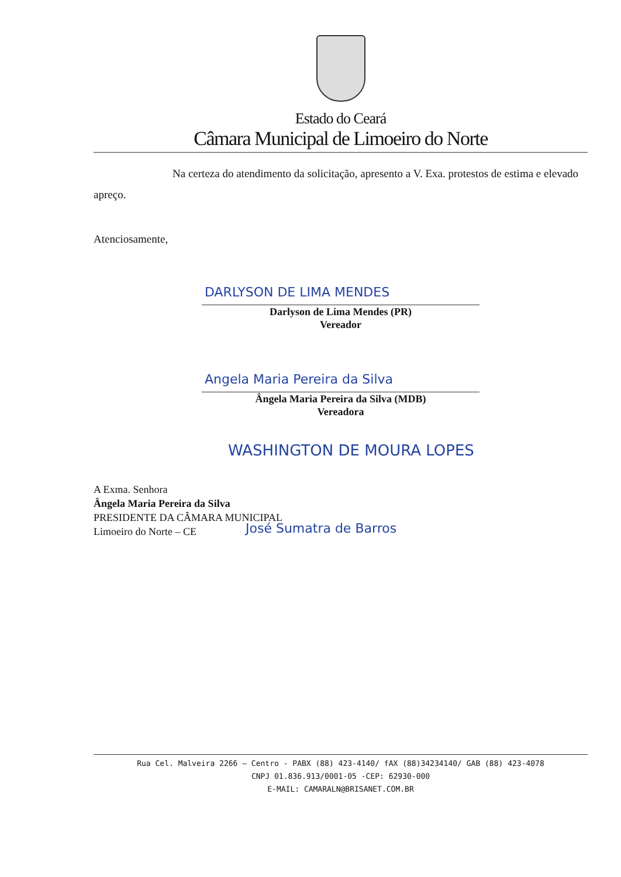Estado do Ceará
Câmara Municipal de Limoeiro do Norte
Na certeza do atendimento da solicitação, apresento a V. Exa. protestos de estima e elevado apreço.
Atenciosamente,
DARLYSON DE LIMA MENDES
Darlyson de Lima Mendes (PR)
Vereador
Angela Maria Pereira da Silva
Ângela Maria Pereira da Silva (MDB)
Vereadora
WASHINGTON DE MOURA LOPES
A Exma. Senhora
Ângela Maria Pereira da Silva
PRESIDENTE DA CÂMARA MUNICIPAL
Limoeiro do Norte – CE
José Sumatra de Barros
Rua Cel. Malveira 2266 – Centro - PABX (88) 423-4140/ fAX (88)34234140/ GAB (88) 423-4078
CNPJ 01.836.913/0001-05 -CEP: 62930-000
E-MAIL: CAMARALN@BRISANET.COM.BR